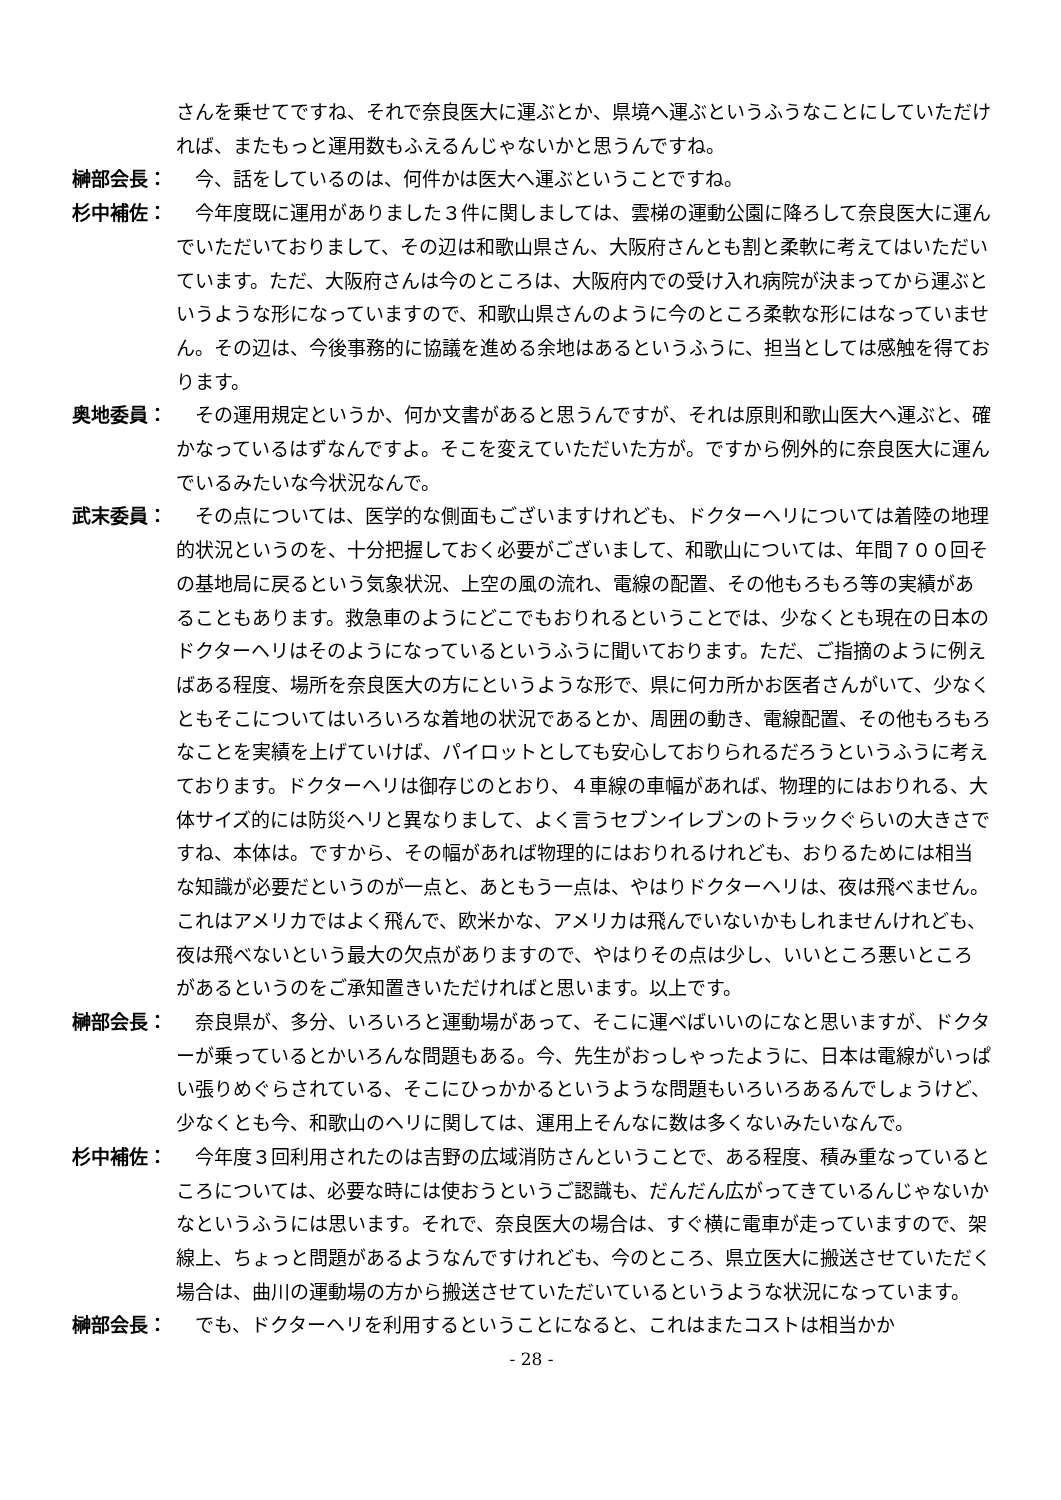さんを乗せてですね、それで奈良医大に運ぶとか、県境へ運ぶというふうなことにしていただければ、またもっと運用数もふえるんじゃないかと思うんですね。
榊部会長： 　今、話をしているのは、何件かは医大へ運ぶということですね。
杉中補佐： 　今年度既に運用がありました３件に関しましては、雲梯の運動公園に降ろして奈良医大に運んでいただいておりまして、その辺は和歌山県さん、大阪府さんとも割と柔軟に考えてはいただいています。ただ、大阪府さんは今のところは、大阪府内での受け入れ病院が決まってから運ぶというような形になっていますので、和歌山県さんのように今のところ柔軟な形にはなっていません。その辺は、今後事務的に協議を進める余地はあるというふうに、担当としては感触を得ております。
奥地委員： 　その運用規定というか、何か文書があると思うんですが、それは原則和歌山医大へ運ぶと、確かなっているはずなんですよ。そこを変えていただいた方が。ですから例外的に奈良医大に運んでいるみたいな今状況なんで。
武末委員： 　その点については、医学的な側面もございますけれども、ドクターヘリについては着陸の地理的状況というのを、十分把握しておく必要がございまして、和歌山については、年間７００回その基地局に戻るという気象状況、上空の風の流れ、電線の配置、その他もろもろ等の実績があることもあります。救急車のようにどこでもおりれるということでは、少なくとも現在の日本のドクターヘリはそのようになっているというふうに聞いております。ただ、ご指摘のように例えばある程度、場所を奈良医大の方にというような形で、県に何カ所かお医者さんがいて、少なくともそこについてはいろいろな着地の状況であるとか、周囲の動き、電線配置、その他もろもろなことを実績を上げていけば、パイロットとしても安心しておりられるだろうというふうに考えております。ドクターヘリは御存じのとおり、４車線の車幅があれば、物理的にはおりれる、大体サイズ的には防災ヘリと異なりまして、よく言うセブンイレブンのトラックぐらいの大きさですね、本体は。ですから、その幅があれば物理的にはおりれるけれども、おりるためには相当な知識が必要だというのが一点と、あともう一点は、やはりドクターヘリは、夜は飛べません。これはアメリカではよく飛んで、欧米かな、アメリカは飛んでいないかもしれませんけれども、夜は飛べないという最大の欠点がありますので、やはりその点は少し、いいところ悪いところがあるというのをご承知置きいただければと思います。以上です。
榊部会長： 　奈良県が、多分、いろいろと運動場があって、そこに運べばいいのになと思いますが、ドクターが乗っているとかいろんな問題もある。今、先生がおっしゃったように、日本は電線がいっぱい張りめぐらされている、そこにひっかかるというような問題もいろいろあるんでしょうけど、少なくとも今、和歌山のヘリに関しては、運用上そんなに数は多くないみたいなんで。
杉中補佐： 　今年度３回利用されたのは吉野の広域消防さんということで、ある程度、積み重なっているところについては、必要な時には使おうというご認識も、だんだん広がってきているんじゃないかなというふうには思います。それで、奈良医大の場合は、すぐ横に電車が走っていますので、架線上、ちょっと問題があるようなんですけれども、今のところ、県立医大に搬送させていただく場合は、曲川の運動場の方から搬送させていただいているというような状況になっています。
榊部会長： 　でも、ドクターヘリを利用するということになると、これはまたコストは相当かか
- 28 -